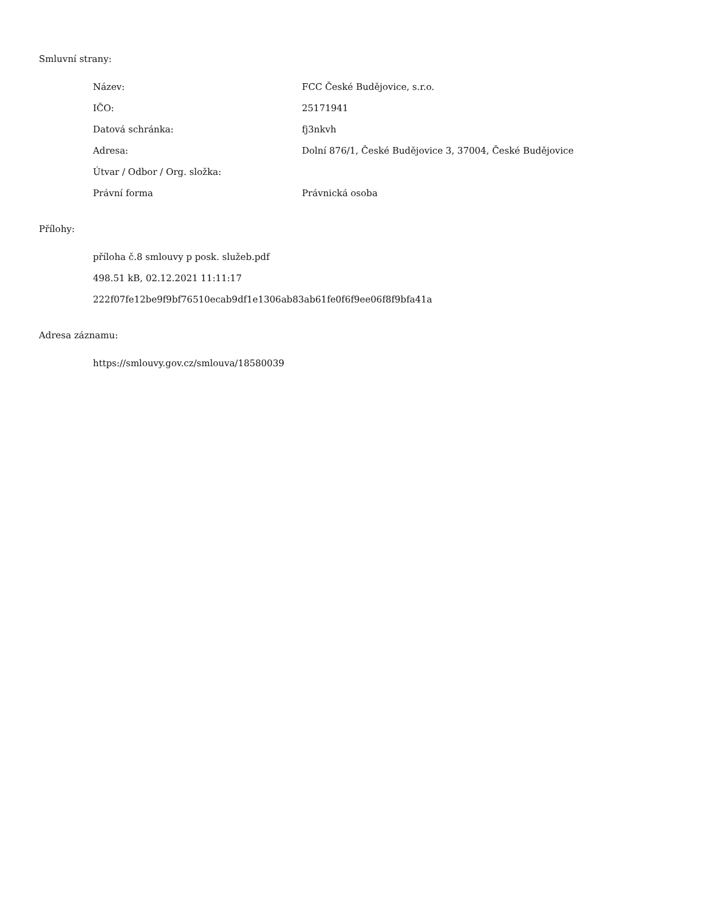Smluvní strany:
| Název: | FCC České Budějovice, s.r.o. |
| IČO: | 25171941 |
| Datová schránka: | fj3nkvh |
| Adresa: | Dolní 876/1, České Budějovice 3, 37004, České Budějovice |
| Útvar / Odbor / Org. složka: | |
| Právní forma | Právnická osoba |
Přílohy:
příloha č.8 smlouvy p posk. služeb.pdf
498.51 kB, 02.12.2021 11:11:17
222f07fe12be9f9bf76510ecab9df1e1306ab83ab61fe0f6f9ee06f8f9bfa41a
Adresa záznamu:
https://smlouvy.gov.cz/smlouva/18580039